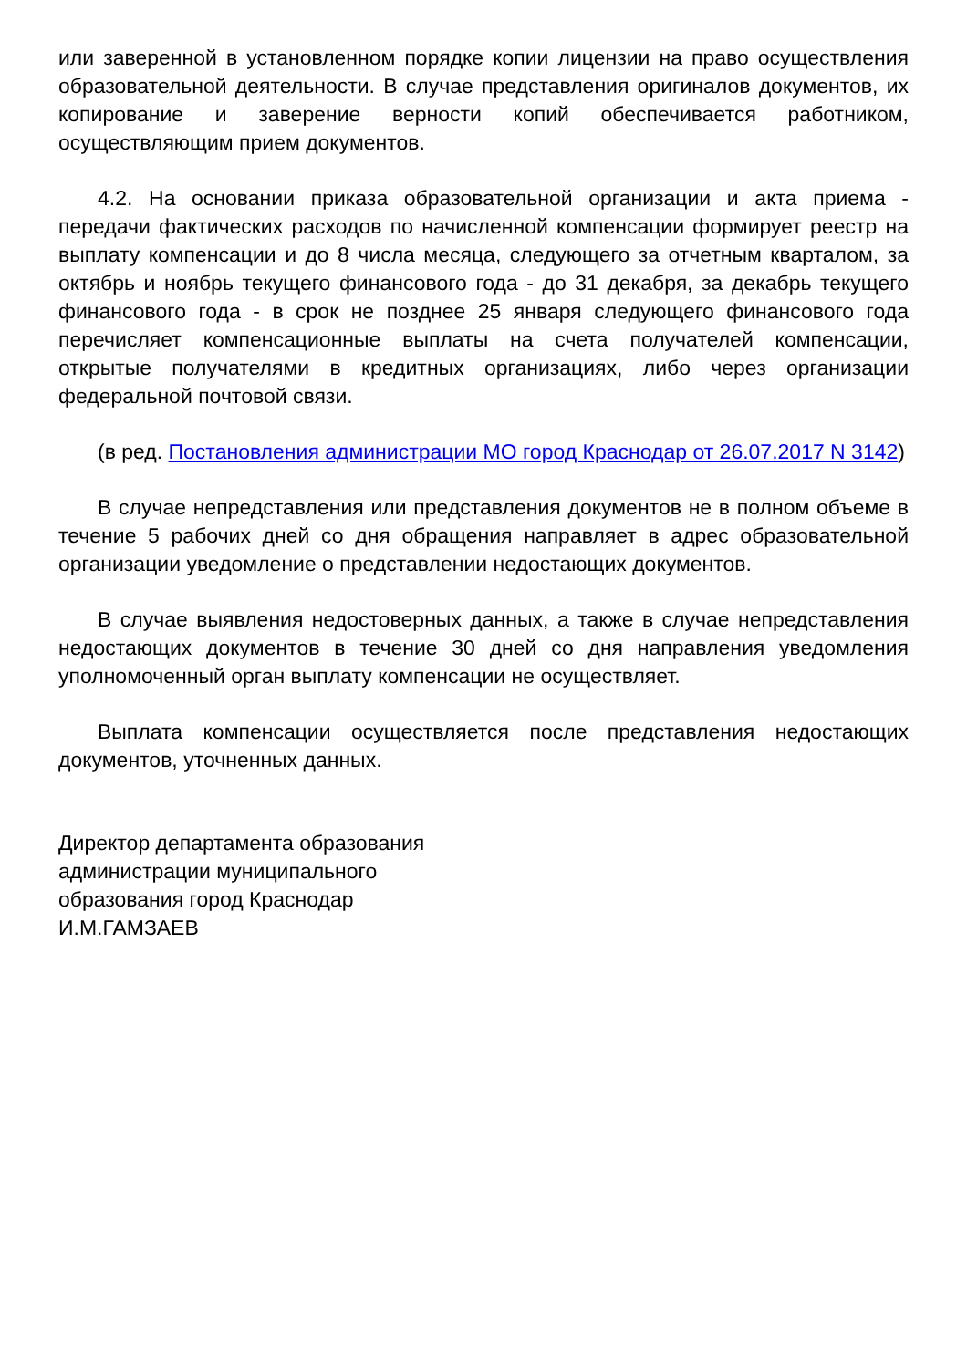или заверенной в установленном порядке копии лицензии на право осуществления образовательной деятельности. В случае представления оригиналов документов, их копирование и заверение верности копий обеспечивается работником, осуществляющим прием документов.
4.2. На основании приказа образовательной организации и акта приема - передачи фактических расходов по начисленной компенсации формирует реестр на выплату компенсации и до 8 числа месяца, следующего за отчетным кварталом, за октябрь и ноябрь текущего финансового года - до 31 декабря, за декабрь текущего финансового года - в срок не позднее 25 января следующего финансового года перечисляет компенсационные выплаты на счета получателей компенсации, открытые получателями в кредитных организациях, либо через организации федеральной почтовой связи.
(в ред. Постановления администрации МО город Краснодар от 26.07.2017 N 3142)
В случае непредставления или представления документов не в полном объеме в течение 5 рабочих дней со дня обращения направляет в адрес образовательной организации уведомление о представлении недостающих документов.
В случае выявления недостоверных данных, а также в случае непредставления недостающих документов в течение 30 дней со дня направления уведомления уполномоченный орган выплату компенсации не осуществляет.
Выплата компенсации осуществляется после представления недостающих документов, уточненных данных.
Директор департамента образования
администрации муниципального
образования город Краснодар
И.М.ГАМЗАЕВ